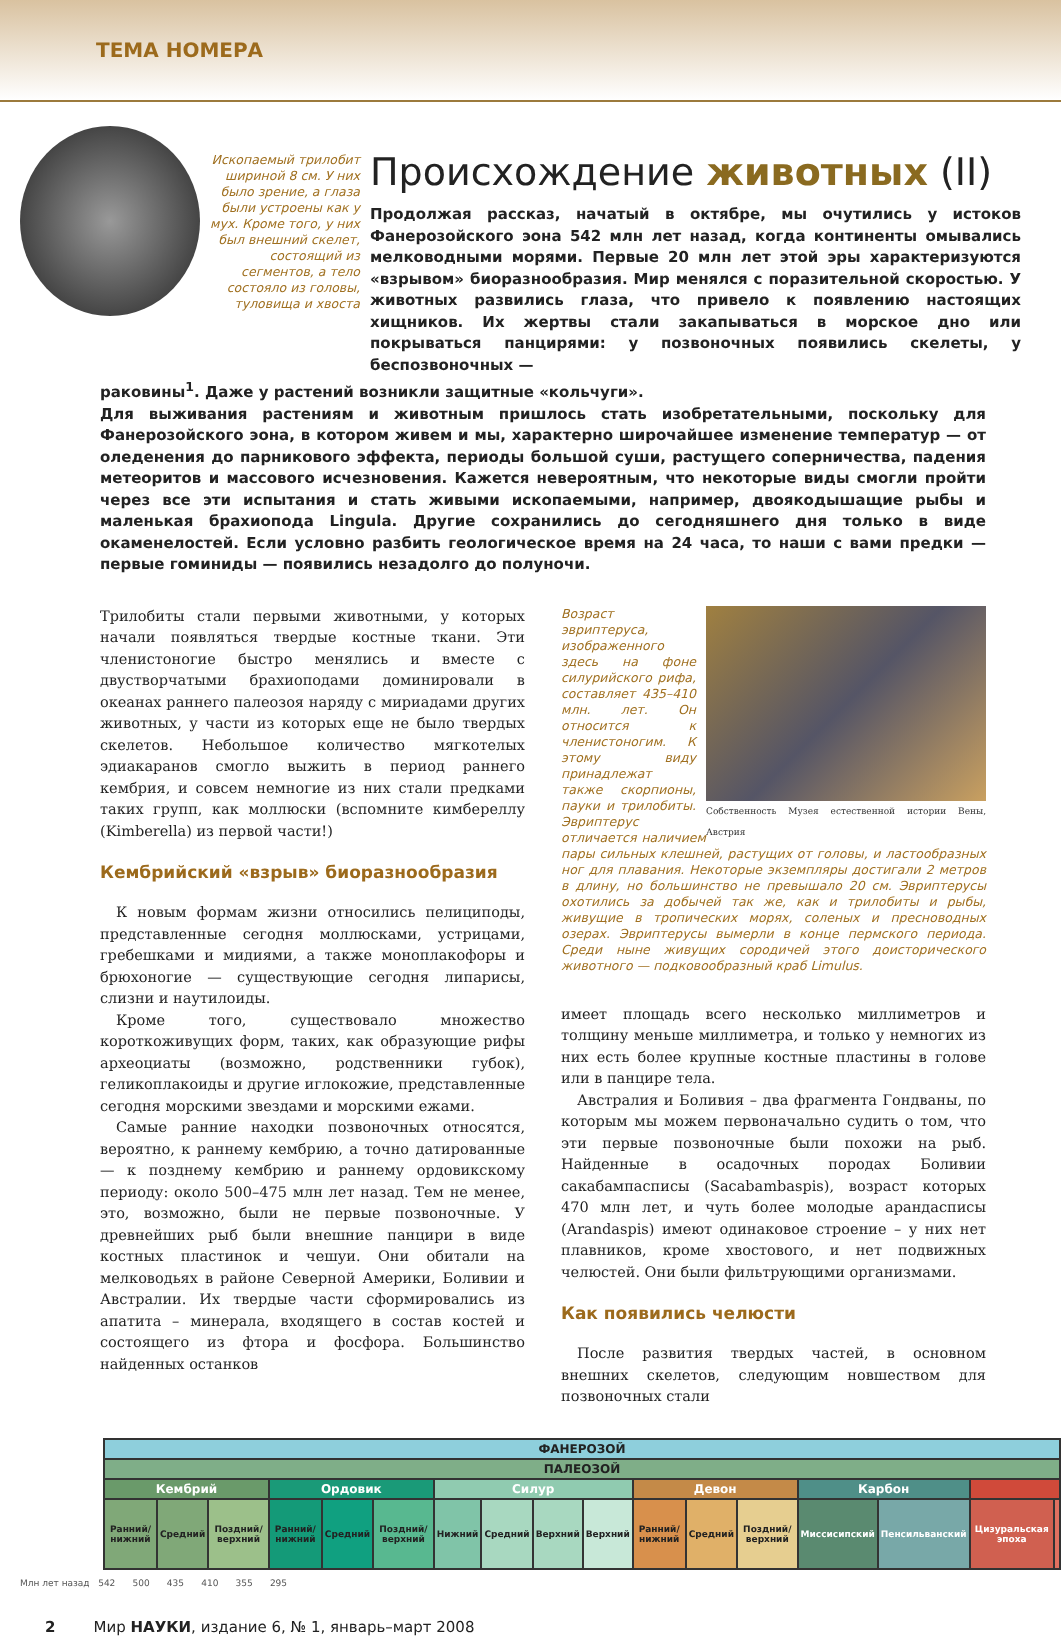ТЕМА НОМЕРА
Ископаемый трилобит шириной 8 см. У них было зрение, а глаза были устроены как у мух. Кроме того, у них был внешний скелет, состоящий из сегментов, а тело состояло из головы, туловища и хвоста
Происхождение животных (II)
Продолжая рассказ, начатый в октябре, мы очутились у истоков Фанерозойского эона 542 млн лет назад, когда континенты омывались мелководными морями. Первые 20 млн лет этой эры характеризуются «взрывом» биоразнообразия. Мир менялся с поразительной скоростью. У животных развились глаза, что привело к появлению настоящих хищников. Их жертвы стали закапываться в морское дно или покрываться панцирями: у позвоночных появились скелеты, у беспозвоночных —
раковины<sup>1</sup>. Даже у растений возникли защитные «кольчуги».
Для выживания растениям и животным пришлось стать изобретательными, поскольку для Фанерозойского эона, в котором живем и мы, характерно широчайшее изменение температур — от оледенения до парникового эффекта, периоды большой суши, растущего соперничества, падения метеоритов и массового исчезновения. Кажется невероятным, что некоторые виды смогли пройти через все эти испытания и стать живыми ископаемыми, например, двоякодышащие рыбы и маленькая брахиопода Lingula. Другие сохранились до сегодняшнего дня только в виде окаменелостей. Если условно разбить геологическое время на 24 часа, то наши с вами предки — первые гоминиды — появились незадолго до полуночи.
Трилобиты стали первыми животными, у которых начали появляться твердые костные ткани. Эти членистоногие быстро менялись и вместе с двустворчатыми брахиоподами доминировали в океанах раннего палеозоя наряду с мириадами других животных, у части из которых еще не было твердых скелетов. Небольшое количество мягкотелых эдиакаранов смогло выжить в период раннего кембрия, и совсем немногие из них стали предками таких групп, как моллюски (вспомните кимбереллу (Kimberella) из первой части!)
Кембрийский «взрыв» биоразнообразия
К новым формам жизни относились пелициподы, представленные сегодня моллюсками, устрицами, гребешками и мидиями, а также моноплакофоры и брюхоногие — существующие сегодня липарисы, слизни и наутилоиды.
Кроме того, существовало множество короткоживущих форм, таких, как образующие рифы археоциаты (возможно, родственники губок), геликоплакоиды и другие иглокожие, представленные сегодня морскими звездами и морскими ежами.
Самые ранние находки позвоночных относятся, вероятно, к раннему кембрию, а точно датированные — к позднему кембрию и раннему ордовикскому периоду: около 500–475 млн лет назад. Тем не менее, это, возможно, были не первые позвоночные. У древнейших рыб были внешние панцири в виде костных пластинок и чешуи. Они обитали на мелководьях в районе Северной Америки, Боливии и Австралии. Их твердые части сформировались из апатита – минерала, входящего в состав костей и состоящего из фтора и фосфора. Большинство найденных останков
Собственность Музея естественной истории Вены, Австрия
Возраст эвриптеруса, изображенного здесь на фоне силурийского рифа, составляет 435–410 млн. лет. Он относится к членистоногим. К этому виду принадлежат также скорпионы, пауки и трилобиты. Эвриптерус отличается наличием пары сильных клешней, растущих от головы, и ластообразных ног для плавания. Некоторые экземпляры достигали 2 метров в длину, но большинство не превышало 20 см. Эвриптерусы охотились за добычей так же, как и трилобиты и рыбы, живущие в тропических морях, соленых и пресноводных озерах. Эвриптерусы вымерли в конце пермского периода. Среди ныне живущих сородичей этого доисторического животного — подковообразный краб Limulus.
имеет площадь всего несколько миллиметров и толщину меньше миллиметра, и только у немногих из них есть более крупные костные пластины в голове или в панцире тела.
Австралия и Боливия – два фрагмента Гондваны, по которым мы можем первоначально судить о том, что эти первые позвоночные были похожи на рыб. Найденные в осадочных породах Боливии сакабампасписы (Sacabambaspis), возраст которых 470 млн лет, и чуть более молодые арандасписы (Arandaspis) имеют одинаковое строение – у них нет плавников, кроме хвостового, и нет подвижных челюстей. Они были фильтрующими организмами.
Как появились челюсти
После развития твердых частей, в основном внешних скелетов, следующим новшеством для позвоночных стали
| ФАНЕРОЗОЙ | | | | | | | | | | | | | | | | |
| ПАЛЕОЗОЙ | | | | | | | | | | | | | | | | |
| Кембрий | | | Ордовик | | | Силур | | | | Девон | | | Карбон | | | |
| Ранний/ нижний | Средний | Поздний/ верхний | Ранний/ нижний | Средний | Поздний/ верхний | Нижний | Средний | Верхний | Верхний | Ранний/ нижний | Средний | Поздний/ верхний | Миссисипский | Пенсильванский | Цизуральская эпоха | |
Млн лет назад 542 500 435 410 355 295
2 Мир НАУКИ, издание 6, № 1, январь–март 2008